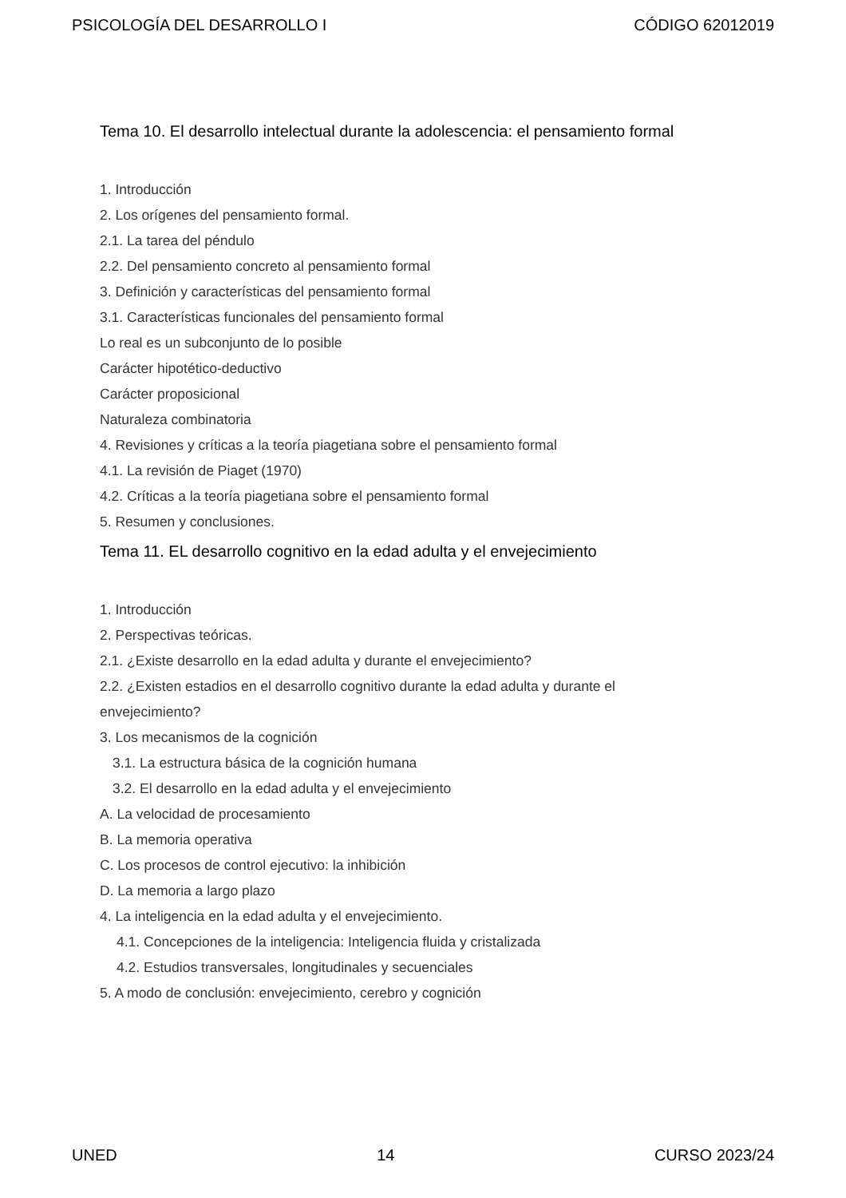PSICOLOGÍA DEL DESARROLLO I CÓDIGO 62012019
Tema 10. El desarrollo intelectual durante la adolescencia: el pensamiento formal
1. Introducción
2. Los orígenes del pensamiento formal.
2.1. La tarea del péndulo
2.2. Del pensamiento concreto al pensamiento formal
3. Definición y características del pensamiento formal
3.1. Características funcionales del pensamiento formal
Lo real es un subconjunto de lo posible
Carácter hipotético-deductivo
Carácter proposicional
Naturaleza combinatoria
4. Revisiones y críticas a la teoría piagetiana sobre el pensamiento formal
4.1. La revisión de Piaget (1970)
4.2. Críticas a la teoría piagetiana sobre el pensamiento formal
5. Resumen y conclusiones.
Tema 11. EL desarrollo cognitivo en la edad adulta y el envejecimiento
1. Introducción
2. Perspectivas teóricas.
2.1. ¿Existe desarrollo en la edad adulta y durante el envejecimiento?
2.2. ¿Existen estadios en el desarrollo cognitivo durante la edad adulta y durante el
envejecimiento?
3. Los mecanismos de la cognición
3.1. La estructura básica de la cognición humana
3.2. El desarrollo en la edad adulta y el envejecimiento
A. La velocidad de procesamiento
B. La memoria operativa
C. Los procesos de control ejecutivo: la inhibición
D. La memoria a largo plazo
4. La inteligencia en la edad adulta y el envejecimiento.
4.1. Concepciones de la inteligencia: Inteligencia fluida y cristalizada
4.2. Estudios transversales, longitudinales y secuenciales
5. A modo de conclusión: envejecimiento, cerebro y cognición
UNED 14 CURSO 2023/24